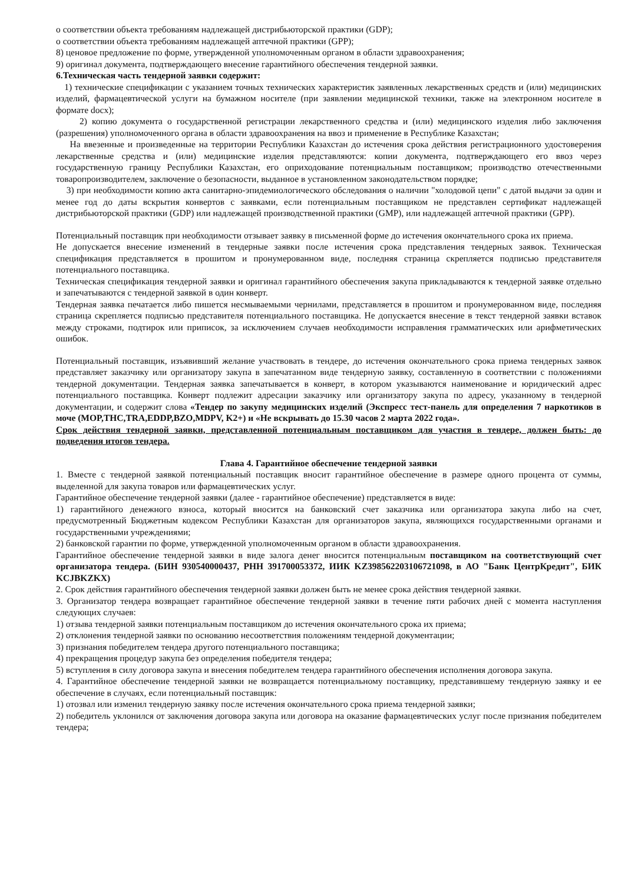о соответствии объекта требованиям надлежащей дистрибьюторской практики (GDP);
о соответствии объекта требованиям надлежащей аптечной практики (GPP);
8) ценовое предложение по форме, утвержденной уполномоченным органом в области здравоохранения;
9) оригинал документа, подтверждающего внесение гарантийного обеспечения тендерной заявки.
6.Техническая часть тендерной заявки содержит:
1) технические спецификации с указанием точных технических характеристик заявленных лекарственных средств и (или) медицинских изделий, фармацевтической услуги на бумажном носителе (при заявлении медицинской техники, также на электронном носителе в формате docx);
2) копию документа о государственной регистрации лекарственного средства и (или) медицинского изделия либо заключения (разрешения) уполномоченного органа в области здравоохранения на ввоз и применение в Республике Казахстан;
На ввезенные и произведенные на территории Республики Казахстан до истечения срока действия регистрационного удостоверения лекарственные средства и (или) медицинские изделия представляются: копии документа, подтверждающего его ввоз через государственную границу Республики Казахстан, его оприходование потенциальным поставщиком; производство отечественными товаропроизводителем, заключение о безопасности, выданное в установленном законодательством порядке;
3) при необходимости копию акта санитарно-эпидемиологического обследования о наличии "холодовой цепи" с датой выдачи за один и менее год до даты вскрытия конвертов с заявками, если потенциальным поставщиком не представлен сертификат надлежащей дистрибьюторской практики (GDP) или надлежащей производственной практики (GMP), или надлежащей аптечной практики (GPP).
Потенциальный поставщик при необходимости отзывает заявку в письменной форме до истечения окончательного срока их приема.
Не допускается внесение изменений в тендерные заявки после истечения срока представления тендерных заявок. Техническая спецификация представляется в прошитом и пронумерованном виде, последняя страница скрепляется подписью представителя потенциального поставщика.
Техническая спецификация тендерной заявки и оригинал гарантийного обеспечения закупа прикладываются к тендерной заявке отдельно и запечатываются с тендерной заявкой в один конверт.
Тендерная заявка печатается либо пишется несмываемыми чернилами, представляется в прошитом и пронумерованном виде, последняя страница скрепляется подписью представителя потенциального поставщика. Не допускается внесение в текст тендерной заявки вставок между строками, подтирок или приписок, за исключением случаев необходимости исправления грамматических или арифметических ошибок.
Потенциальный поставщик, изъявивший желание участвовать в тендере, до истечения окончательного срока приема тендерных заявок представляет заказчику или организатору закупа в запечатанном виде тендерную заявку, составленную в соответствии с положениями тендерной документации. Тендерная заявка запечатывается в конверт, в котором указываются наименование и юридический адрес потенциального поставщика. Конверт подлежит адресации заказчику или организатору закупа по адресу, указанному в тендерной документации, и содержит слова «Тендер по закупу медицинских изделий (Экспресс тест-панель для определения 7 наркотиков в моче (MOP,THC,TRA,EDDP,BZO,MDPV, K2+) и «Не вскрывать до 15.30 часов 2 марта 2022 года».
Срок действия тендерной заявки, представленной потенциальным поставщиком для участия в тендере, должен быть: до подведения итогов тендера.
Глава 4. Гарантийное обеспечение тендерной заявки
1. Вместе с тендерной заявкой потенциальный поставщик вносит гарантийное обеспечение в размере одного процента от суммы, выделенной для закупа товаров или фармацевтических услуг.
Гарантийное обеспечение тендерной заявки (далее - гарантийное обеспечение) представляется в виде:
1) гарантийного денежного взноса, который вносится на банковский счет заказчика или организатора закупа либо на счет, предусмотренный Бюджетным кодексом Республики Казахстан для организаторов закупа, являющихся государственными органами и государственными учреждениями;
2) банковской гарантии по форме, утвержденной уполномоченным органом в области здравоохранения.
Гарантийное обеспечение тендерной заявки в виде залога денег вносится потенциальным поставщиком на соответствующий счет организатора тендера. (БИН 930540000437, РНН 391700053372, ИИК KZ398562203106721098, в АО "Банк ЦентрКредит", БИК KCJBKZKX)
2. Срок действия гарантийного обеспечения тендерной заявки должен быть не менее срока действия тендерной заявки.
3. Организатор тендера возвращает гарантийное обеспечение тендерной заявки в течение пяти рабочих дней с момента наступления следующих случаев:
1) отзыва тендерной заявки потенциальным поставщиком до истечения окончательного срока их приема;
2) отклонения тендерной заявки по основанию несоответствия положениям тендерной документации;
3) признания победителем тендера другого потенциального поставщика;
4) прекращения процедур закупа без определения победителя тендера;
5) вступления в силу договора закупа и внесения победителем тендера гарантийного обеспечения исполнения договора закупа.
4. Гарантийное обеспечение тендерной заявки не возвращается потенциальному поставщику, представившему тендерную заявку и ее обеспечение в случаях, если потенциальный поставщик:
1) отозвал или изменил тендерную заявку после истечения окончательного срока приема тендерной заявки;
2) победитель уклонился от заключения договора закупа или договора на оказание фармацевтических услуг после признания победителем тендера;